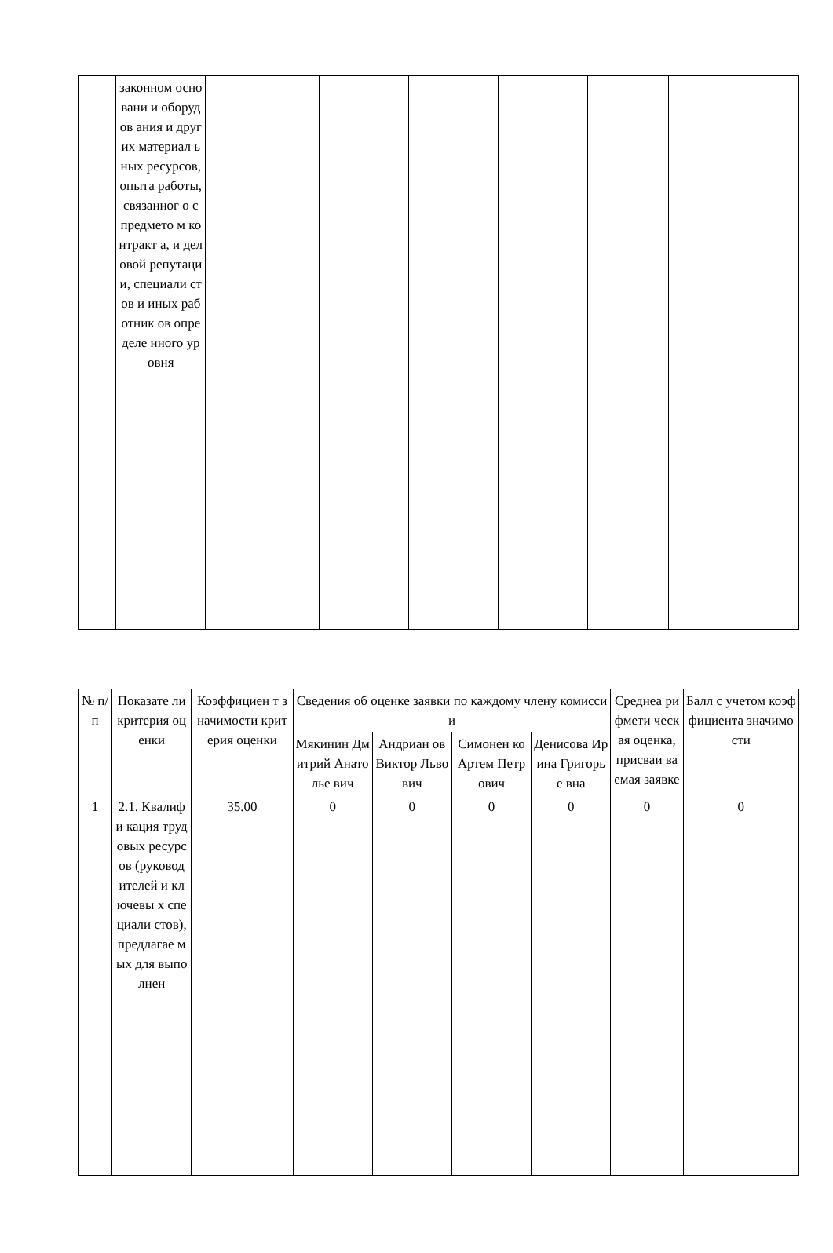| | законном основани и оборудов ания и других материал ьных ресурсов, опыта работы, связанног о с предмето м контракт а, и деловой репутаци и, специали стов и иных работник ов определе нного уровня | | | | | | |
| № п/п | Показате ли критерия оценки | Коэффициен т значимости критерия оценки | Сведения об оценке заявки по каждому члену комиссии | | | | Среднеа рифмети ческая оценка, присваи ваемая заявке | Балл с учетом коэффициента значимости |
| --- | --- | --- | --- | --- | --- | --- | --- | --- |
| | | | Мякинин Дмитрий Анатолье вич | Андриан ов Виктор Львович | Симонен ко Артем Петрович | Денисова Ирина Григорье вна | | |
| 1 | 2.1. Квалифи кация трудовых ресурсов (руковод ителей и ключевы х специали стов), предлагае мых для выполнен | 35.00 | 0 | 0 | 0 | 0 | 0 | 0 |